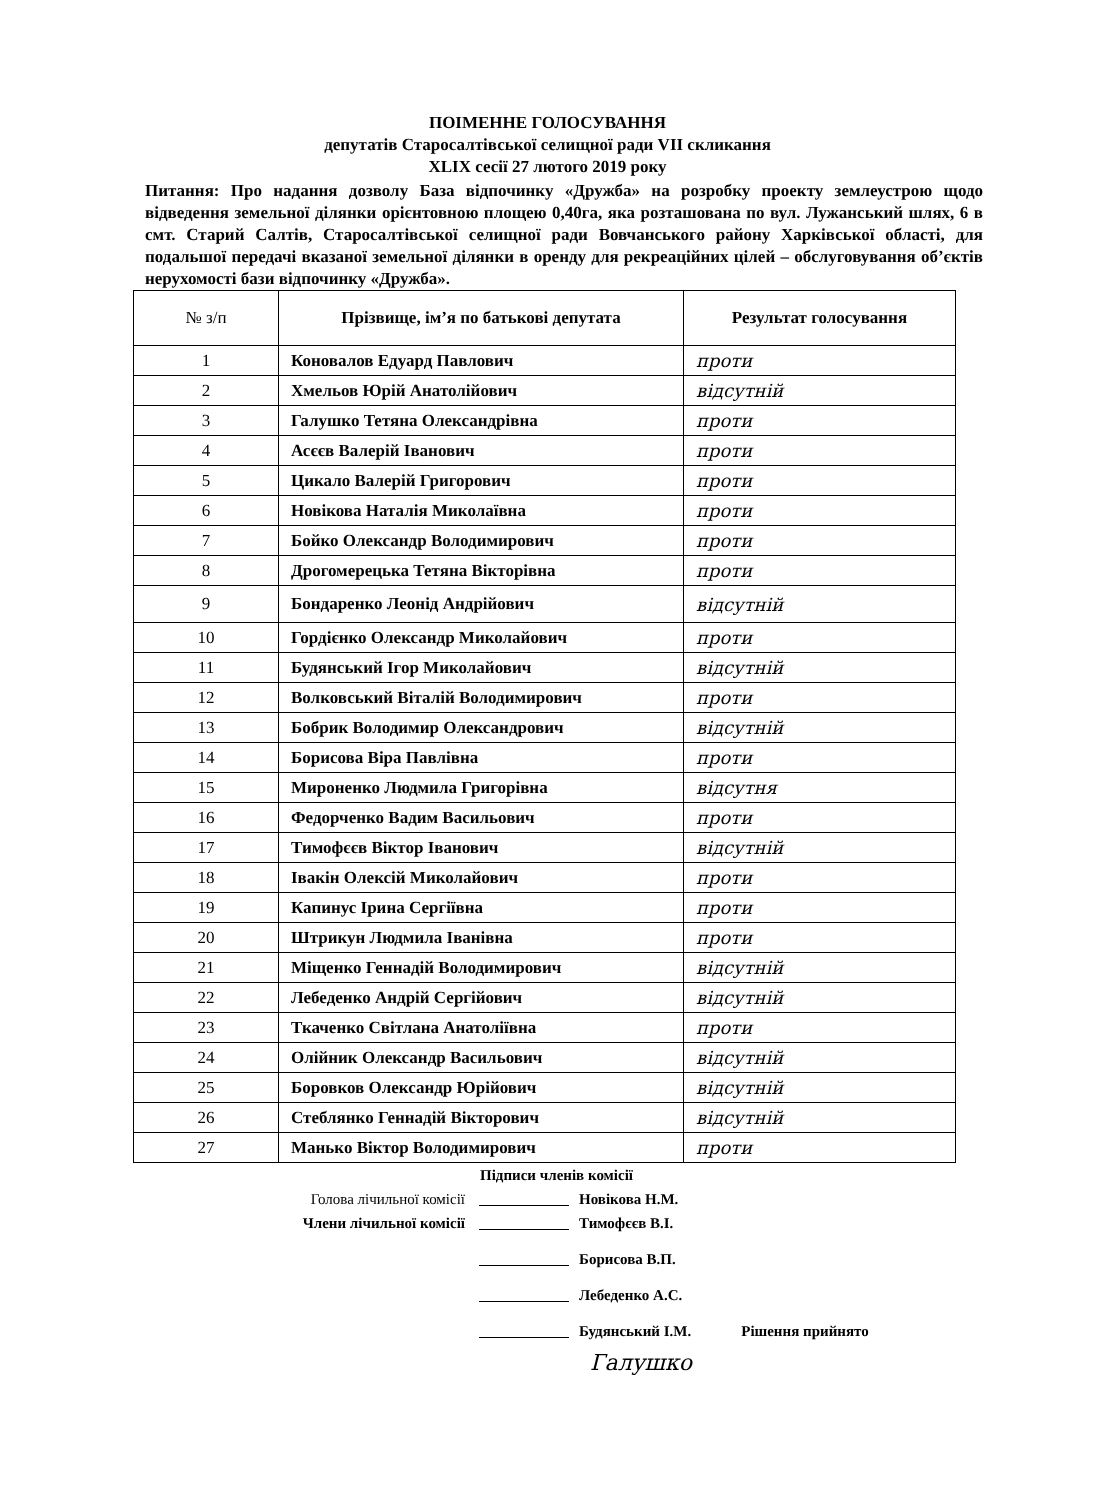ПОІМЕННЕ ГОЛОСУВАННЯ
депутатів Старосалтівської селищної ради VII скликання
XLIX сесії 27 лютого 2019 року
Питання: Про надання дозволу База відпочинку «Дружба» на розробку проекту землеустрою щодо відведення земельної ділянки орієнтовною площею 0,40га, яка розташована по вул. Лужанський шлях, 6 в смт. Старий Салтів, Старосалтівської селищної ради Вовчанського району Харківської області, для подальшої передачі вказаної земельної ділянки в оренду для рекреаційних цілей – обслуговування об’єктів нерухомості бази відпочинку «Дружба».
| № з/п | Прізвище, ім’я по батькові депутата | Результат голосування |
| --- | --- | --- |
| 1 | Коновалов Едуард Павлович | проти |
| 2 | Хмельов Юрій Анатолійович | відсутній |
| 3 | Галушко Тетяна Олександрівна | проти |
| 4 | Асєєв Валерій Іванович | проти |
| 5 | Цикало Валерій Григорович | проти |
| 6 | Новікова Наталія Миколаївна | проти |
| 7 | Бойко Олександр Володимирович | проти |
| 8 | Дрогомерецька Тетяна Вікторівна | проти |
| 9 | Бондаренко Леонід Андрійович | відсутній |
| 10 | Гордієнко Олександр Миколайович | проти |
| 11 | Будянський Ігор Миколайович | відсутній |
| 12 | Волковський Віталій Володимирович | проти |
| 13 | Бобрик Володимир Олександрович | відсутній |
| 14 | Борисова Віра Павлівна | проти |
| 15 | Мироненко Людмила Григорівна | відсутня |
| 16 | Федорченко Вадим Васильович | проти |
| 17 | Тимофєєв Віктор Іванович | відсутній |
| 18 | Івакін Олексій Миколайович | проти |
| 19 | Капинус Ірина Сергіївна | проти |
| 20 | Штрикун Людмила Іванівна | проти |
| 21 | Міщенко Геннадій Володимирович | відсутній |
| 22 | Лебеденко Андрій Сергійович | відсутній |
| 23 | Ткаченко Світлана Анатоліївна | проти |
| 24 | Олійник Олександр Васильович | відсутній |
| 25 | Боровков Олександр Юрійович | відсутній |
| 26 | Стеблянко Геннадій Вікторович | відсутній |
| 27 | Манько Віктор Володимирович | проти |
Підписи членів комісії
Голова лічильної комісії Новікова Н.М.
Члени лічильної комісії Тимофєєв В.І.
Борисова В.П.
Лебеденко А.С.
Будянський І.М. Рішення прийнято
Галушко